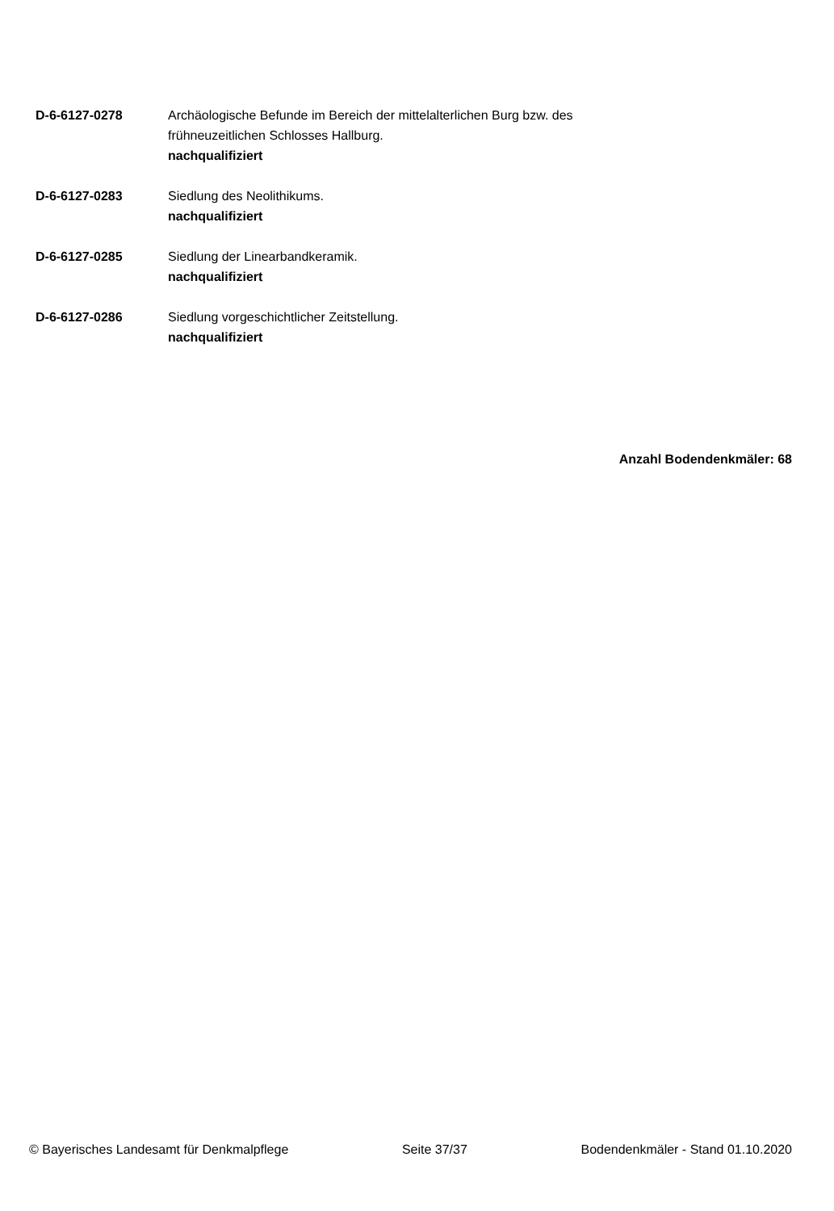D-6-6127-0278 Archäologische Befunde im Bereich der mittelalterlichen Burg bzw. des frühneuzeitlichen Schlosses Hallburg.
nachqualifiziert
D-6-6127-0283 Siedlung des Neolithikums.
nachqualifiziert
D-6-6127-0285 Siedlung der Linearbandkeramik.
nachqualifiziert
D-6-6127-0286 Siedlung vorgeschichtlicher Zeitstellung.
nachqualifiziert
Anzahl Bodendenkmäler: 68
© Bayerisches Landesamt für Denkmalpflege Seite 37/37 Bodendenkmäler - Stand 01.10.2020